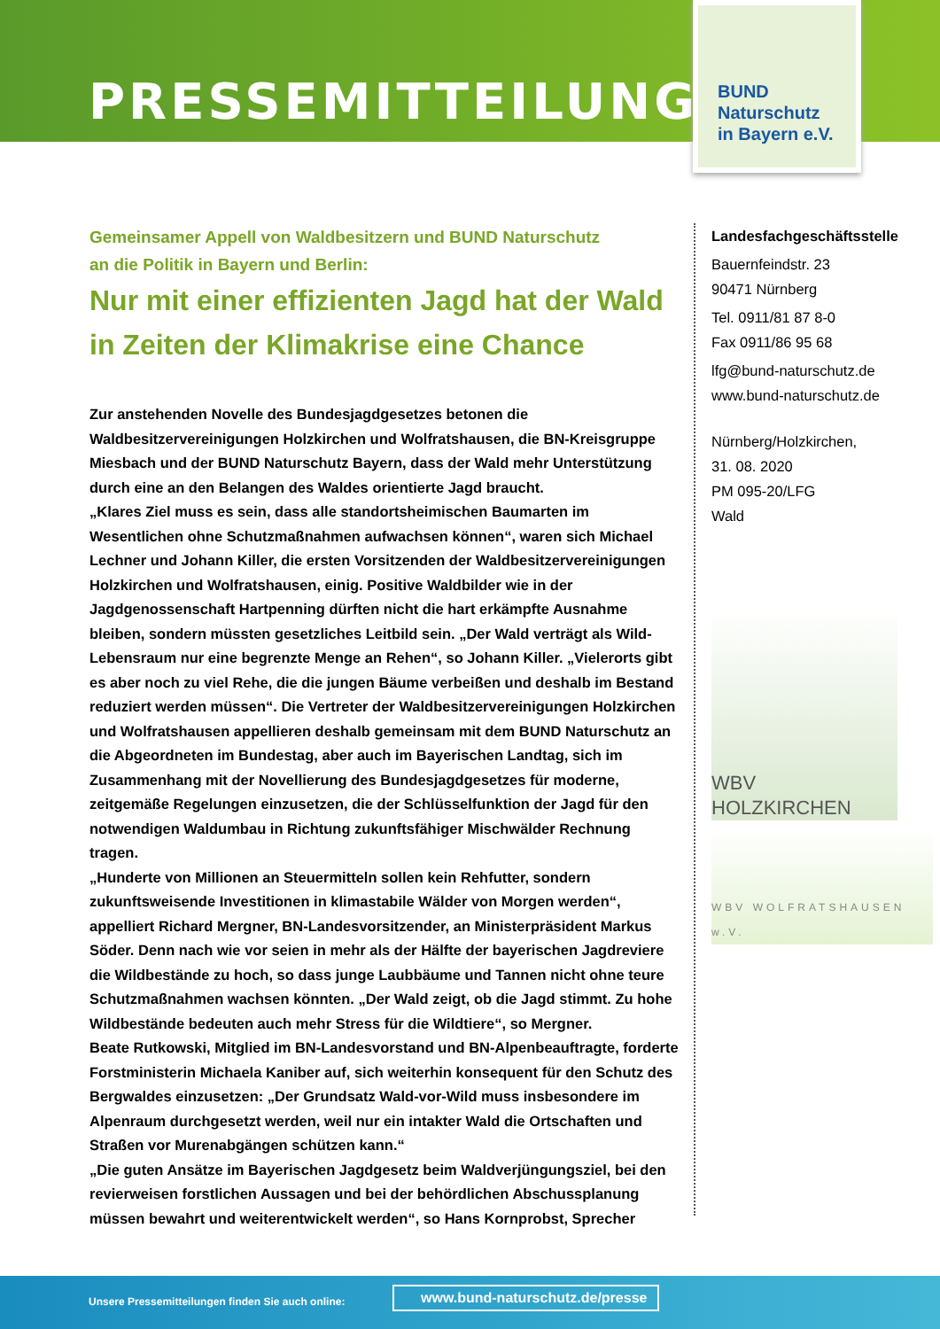PRESSEMITTEILUNG
BUND
Naturschutz
in Bayern e.V.
Gemeinsamer Appell von Waldbesitzern und BUND Naturschutz
an die Politik in Bayern und Berlin:
Nur mit einer effizienten Jagd hat der Wald in Zeiten der Klimakrise eine Chance
Zur anstehenden Novelle des Bundesjagdgesetzes betonen die Waldbesitzervereinigungen Holzkirchen und Wolfratshausen, die BN-Kreisgruppe Miesbach und der BUND Naturschutz Bayern, dass der Wald mehr Unterstützung durch eine an den Belangen des Waldes orientierte Jagd braucht.
„Klares Ziel muss es sein, dass alle standortsheimischen Baumarten im Wesentlichen ohne Schutzmaßnahmen aufwachsen können“, waren sich Michael Lechner und Johann Killer, die ersten Vorsitzenden der Waldbesitzervereinigungen Holzkirchen und Wolfratshausen, einig. Positive Waldbilder wie in der Jagdgenossenschaft Hartpenning dürften nicht die hart erkämpfte Ausnahme bleiben, sondern müssten gesetzliches Leitbild sein. „Der Wald verträgt als Wild-Lebensraum nur eine begrenzte Menge an Rehen“, so Johann Killer. „Vielerorts gibt es aber noch zu viel Rehe, die die jungen Bäume verbeißen und deshalb im Bestand reduziert werden müssen“. Die Vertreter der Waldbesitzervereinigungen Holzkirchen und Wolfratshausen appellieren deshalb gemeinsam mit dem BUND Naturschutz an die Abgeordneten im Bundestag, aber auch im Bayerischen Landtag, sich im Zusammenhang mit der Novellierung des Bundesjagdgesetzes für moderne, zeitgemäße Regelungen einzusetzen, die der Schlüsselfunktion der Jagd für den notwendigen Waldumbau in Richtung zukunftsfähiger Mischwälder Rechnung tragen.
„Hunderte von Millionen an Steuermitteln sollen kein Rehfutter, sondern zukunftsweisende Investitionen in klimastabile Wälder von Morgen werden“, appelliert Richard Mergner, BN-Landesvorsitzender, an Ministerpräsident Markus Söder. Denn nach wie vor seien in mehr als der Hälfte der bayerischen Jagdreviere die Wildbestände zu hoch, so dass junge Laubbäume und Tannen nicht ohne teure Schutzmaßnahmen wachsen könnten. „Der Wald zeigt, ob die Jagd stimmt. Zu hohe Wildbestände bedeuten auch mehr Stress für die Wildtiere“, so Mergner.
Beate Rutkowski, Mitglied im BN-Landesvorstand und BN-Alpenbeauftragte, forderte Forstministerin Michaela Kaniber auf, sich weiterhin konsequent für den Schutz des Bergwaldes einzusetzen: „Der Grundsatz Wald-vor-Wild muss insbesondere im Alpenraum durchgesetzt werden, weil nur ein intakter Wald die Ortschaften und Straßen vor Murenabgängen schützen kann.“
„Die guten Ansätze im Bayerischen Jagdgesetz beim Waldverjüngungsziel, bei den revierweisen forstlichen Aussagen und bei der behördlichen Abschussplanung müssen bewahrt und weiterentwickelt werden“, so Hans Kornprobst, Sprecher
Landesfachgeschäftsstelle
Bauernfeindstr. 23
90471 Nürnberg
Tel. 0911/81 87 8-0
Fax 0911/86 95 68
lfg@bund-naturschutz.de
www.bund-naturschutz.de
Nürnberg/Holzkirchen,
31. 08. 2020
PM 095-20/LFG
Wald
WBV HOLZKIRCHEN
WBV WOLFRATSHAUSEN w.V.
Unsere Pressemitteilungen finden Sie auch online:
www.bund-naturschutz.de/presse